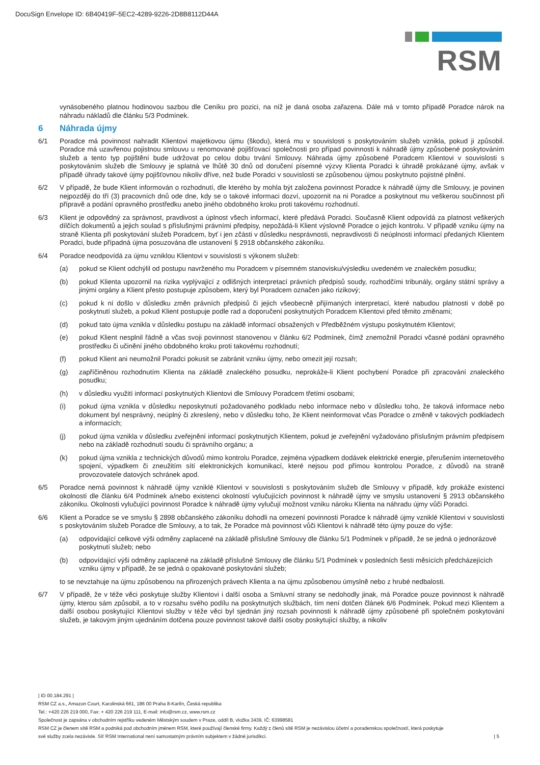DocuSign Envelope ID: 6B40419F-5EC2-4289-9226-2D8B8112D44A
RSM
vynásobeného platnou hodinovou sazbou dle Ceníku pro pozici, na níž je daná osoba zařazena. Dále má v tomto případě Poradce nárok na náhradu nákladů dle článku 5/3 Podmínek.
6 Náhrada újmy
6/1 Poradce má povinnost nahradit Klientovi majetkovou újmu (škodu), která mu v souvislosti s poskytováním služeb vznikla, pokud ji způsobil. Poradce má uzavřenou pojistnou smlouvu u renomované pojišťovací společnosti pro případ povinnosti k náhradě újmy způsobené poskytováním služeb a tento typ pojištění bude udržovat po celou dobu trvání Smlouvy. Náhrada újmy způsobené Poradcem Klientovi v souvislosti s poskytováním služeb dle Smlouvy je splatná ve lhůtě 30 dnů od doručení písemné výzvy Klienta Poradci k úhradě prokázané újmy, avšak v případě úhrady takové újmy pojišťovnou nikoliv dříve, než bude Poradci v souvislosti se způsobenou újmou poskytnuto pojistné plnění.
6/2 V případě, že bude Klient informován o rozhodnutí, dle kterého by mohla být založena povinnost Poradce k náhradě újmy dle Smlouvy, je povinen nejpozději do tří (3) pracovních dnů ode dne, kdy se o takové informaci dozví, upozornit na ni Poradce a poskytnout mu veškerou součinnost při přípravě a podání opravného prostředku anebo jiného obdobného kroku proti takovému rozhodnutí.
6/3 Klient je odpovědný za správnost, pravdivost a úplnost všech informací, které předává Poradci. Současně Klient odpovídá za platnost veškerých dílčích dokumentů a jejich soulad s příslušnými právními předpisy, nepožádá-li Klient výslovně Poradce o jejich kontrolu. V případě vzniku újmy na straně Klienta při poskytování služeb Poradcem, byť i jen zčásti v důsledku nesprávnosti, nepravdivosti či neúplnosti informací předaných Klientem Poradci, bude případná újma posuzována dle ustanovení § 2918 občanského zákoníku.
6/4 Poradce neodpovídá za újmu vzniklou Klientovi v souvislosti s výkonem služeb:
(a) pokud se Klient odchýlil od postupu navrženého mu Poradcem v písemném stanovisku/výsledku uvedeném ve znaleckém posudku;
(b) pokud Klienta upozornil na rizika vyplývající z odlišných interpretací právních předpisů soudy, rozhodčími tribunály, orgány státní správy a jinými orgány a Klient přesto postupuje způsobem, který byl Poradcem označen jako rizikový;
(c) pokud k ní došlo v důsledku změn právních předpisů či jejich všeobecně přijímaných interpretací, které nabudou platnosti v době po poskytnutí služeb, a pokud Klient postupuje podle rad a doporučení poskytnutých Poradcem Klientovi před těmito změnami;
(d) pokud tato újma vznikla v důsledku postupu na základě informací obsažených v Předběžném výstupu poskytnutém Klientovi;
(e) pokud Klient nesplnil řádně a včas svoji povinnost stanovenou v článku 6/2 Podmínek, čímž znemožnil Poradci včasné podání opravného prostředku či učinění jiného obdobného kroku proti takovému rozhodnutí;
(f) pokud Klient ani neumožnil Poradci pokusit se zabránit vzniku újmy, nebo omezit její rozsah;
(g) zapříčiněnou rozhodnutím Klienta na základě znaleckého posudku, neprokáže-li Klient pochybení Poradce při zpracování znaleckého posudku;
(h) v důsledku využití informací poskytnutých Klientovi dle Smlouvy Poradcem třetími osobami;
(i) pokud újma vznikla v důsledku neposkytnutí požadovaného podkladu nebo informace nebo v důsledku toho, že taková informace nebo dokument byl nesprávný, neúplný či zkreslený, nebo v důsledku toho, že Klient neinformovat včas Poradce o změně v takových podkladech a informacích;
(j) pokud újma vznikla v důsledku zveřejnění informací poskytnutých Klientem, pokud je zveřejnění vyžadováno příslušným právním předpisem nebo na základě rozhodnutí soudu či správního orgánu; a
(k) pokud újma vznikla z technických důvodů mimo kontrolu Poradce, zejména výpadkem dodávek elektrické energie, přerušením internetového spojení, výpadkem či zneužitím sítí elektronických komunikací, které nejsou pod přímou kontrolou Poradce, z důvodů na straně provozovatele datových schránek apod.
6/5 Poradce nemá povinnost k náhradě újmy vzniklé Klientovi v souvislosti s poskytováním služeb dle Smlouvy v případě, kdy prokáže existenci okolností dle článku 6/4 Podmínek a/nebo existenci okolností vylučujících povinnost k náhradě újmy ve smyslu ustanovení § 2913 občanského zákoníku. Okolnosti vylučující povinnost Poradce k náhradě újmy vylučují možnost vzniku nároku Klienta na náhradu újmy vůči Poradci.
6/6 Klient a Poradce se ve smyslu § 2898 občanského zákoníku dohodli na omezení povinnosti Poradce k náhradě újmy vzniklé Klientovi v souvislosti s poskytováním služeb Poradce dle Smlouvy, a to tak, že Poradce má povinnost vůči Klientovi k náhradě této újmy pouze do výše:
(a) odpovídající celkové výši odměny zaplacené na základě příslušné Smlouvy dle článku 5/1 Podmínek v případě, že se jedná o jednorázové poskytnutí služeb; nebo
(b) odpovídající výši odměny zaplacené na základě příslušné Smlouvy dle článku 5/1 Podmínek v posledních šesti měsících předcházejících vzniku újmy v případě, že se jedná o opakované poskytování služeb;
to se nevztahuje na újmu způsobenou na přirozených právech Klienta a na újmu způsobenou úmyslně nebo z hrubé nedbalosti.
6/7 V případě, že v téže věci poskytuje služby Klientovi i další osoba a Smluvní strany se nedohodly jinak, má Poradce pouze povinnost k náhradě újmy, kterou sám způsobil, a to v rozsahu svého podílu na poskytnutých službách, tím není dotčen článek 6/6 Podmínek. Pokud mezi Klientem a další osobou poskytující Klientovi služby v téže věci byl sjednán jiný rozsah povinnosti k náhradě újmy způsobené při společném poskytování služeb, je takovým jiným ujednáním dotčena pouze povinnost takové další osoby poskytující služby, a nikoliv
| ID 00.184.291 |
RSM CZ a.s., Amazon Court, Karolinská 661, 186 00 Praha 8-Karlín, Česká republika
Tel.: +420 226 219 000, Fax: + 420 226 219 111, E-mail: info@rsm.cz, www.rsm.cz
Společnost je zapsána v obchodním rejstříku vedeném Městským soudem v Praze, oddíl B, vložka 3439, IČ: 63998581
RSM CZ je členem sítě RSM a podniká pod obchodním jménem RSM, které používají členské firmy. Každý z členů sítě RSM je nezávislou účetní a poradenskou společností, která poskytuje
své služby zcela nezávisle. Síť RSM International není samostatným právním subjektem v žádné jurisdikci. | 5